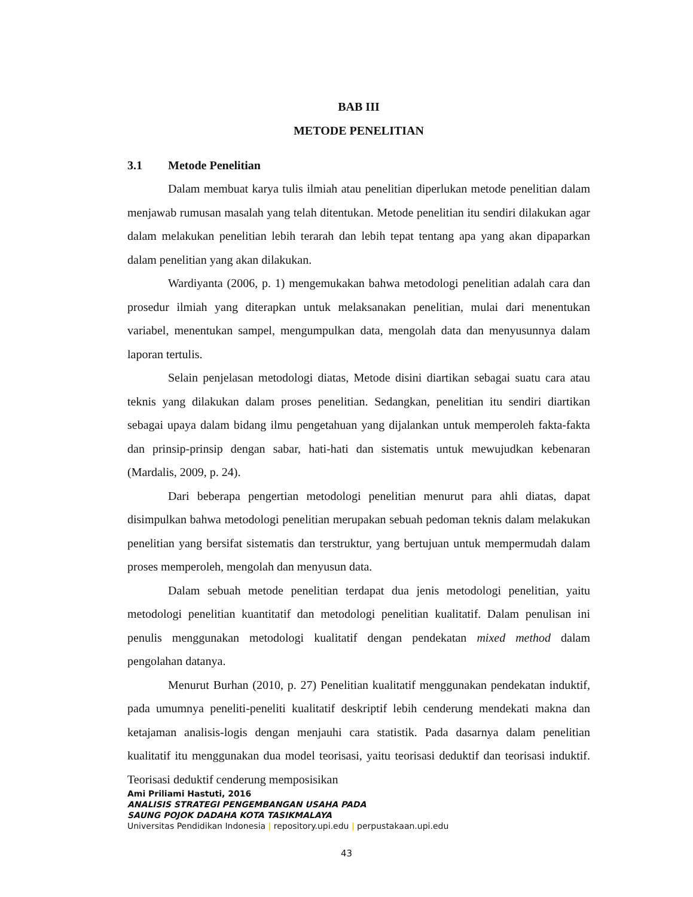BAB III
METODE PENELITIAN
3.1 Metode Penelitian
Dalam membuat karya tulis ilmiah atau penelitian diperlukan metode penelitian dalam menjawab rumusan masalah yang telah ditentukan. Metode penelitian itu sendiri dilakukan agar dalam melakukan penelitian lebih terarah dan lebih tepat tentang apa yang akan dipaparkan dalam penelitian yang akan dilakukan.
Wardiyanta (2006, p. 1) mengemukakan bahwa metodologi penelitian adalah cara dan prosedur ilmiah yang diterapkan untuk melaksanakan penelitian, mulai dari menentukan variabel, menentukan sampel, mengumpulkan data, mengolah data dan menyusunnya dalam laporan tertulis.
Selain penjelasan metodologi diatas, Metode disini diartikan sebagai suatu cara atau teknis yang dilakukan dalam proses penelitian. Sedangkan, penelitian itu sendiri diartikan sebagai upaya dalam bidang ilmu pengetahuan yang dijalankan untuk memperoleh fakta-fakta dan prinsip-prinsip dengan sabar, hati-hati dan sistematis untuk mewujudkan kebenaran (Mardalis, 2009, p. 24).
Dari beberapa pengertian metodologi penelitian menurut para ahli diatas, dapat disimpulkan bahwa metodologi penelitian merupakan sebuah pedoman teknis dalam melakukan penelitian yang bersifat sistematis dan terstruktur, yang bertujuan untuk mempermudah dalam proses memperoleh, mengolah dan menyusun data.
Dalam sebuah metode penelitian terdapat dua jenis metodologi penelitian, yaitu metodologi penelitian kuantitatif dan metodologi penelitian kualitatif. Dalam penulisan ini penulis menggunakan metodologi kualitatif dengan pendekatan mixed method dalam pengolahan datanya.
Menurut Burhan (2010, p. 27) Penelitian kualitatif menggunakan pendekatan induktif, pada umumnya peneliti-peneliti kualitatif deskriptif lebih cenderung mendekati makna dan ketajaman analisis-logis dengan menjauhi cara statistik. Pada dasarnya dalam penelitian kualitatif itu menggunakan dua model teorisasi, yaitu teorisasi deduktif dan teorisasi induktif. Teorisasi deduktif cenderung memposisikan
Ami Priliami Hastuti, 2016
ANALISIS STRATEGI PENGEMBANGAN USAHA PADA
SAUNG POJOK DADAHA KOTA TASIKMALAYA
Universitas Pendidikan Indonesia | repository.upi.edu | perpustakaan.upi.edu
43